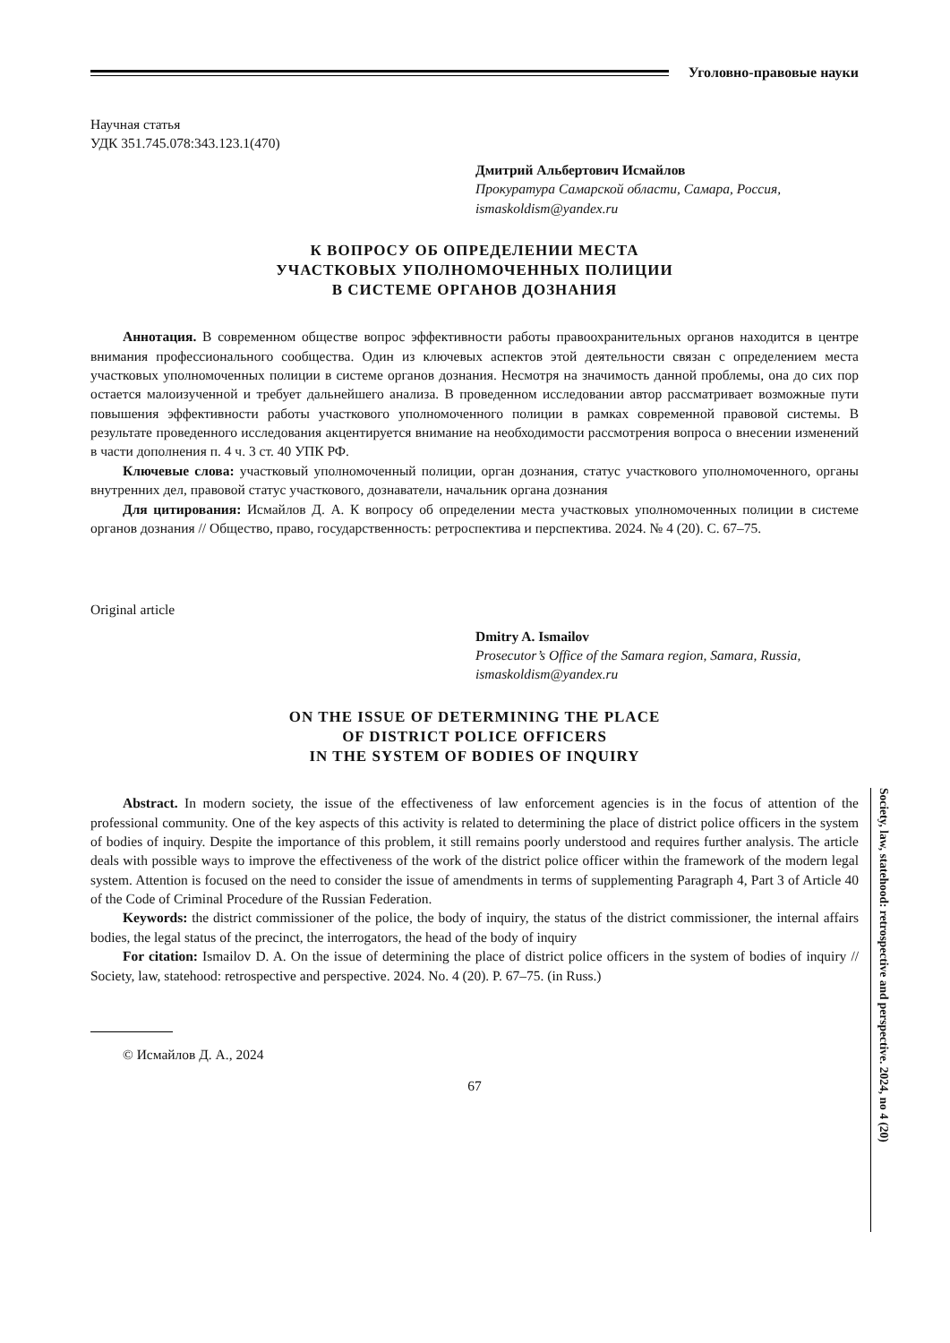Уголовно-правовые науки
Научная статья
УДК 351.745.078:343.123.1(470)
Дмитрий Альбертович Исмайлов
Прокуратура Самарской области, Самара, Россия, ismaskoldism@yandex.ru
К ВОПРОСУ ОБ ОПРЕДЕЛЕНИИ МЕСТА
УЧАСТКОВЫХ УПОЛНОМОЧЕННЫХ ПОЛИЦИИ
В СИСТЕМЕ ОРГАНОВ ДОЗНАНИЯ
Аннотация. В современном обществе вопрос эффективности работы правоохранительных органов находится в центре внимания профессионального сообщества. Один из ключевых аспектов этой деятельности связан с определением места участковых уполномоченных полиции в системе органов дознания. Несмотря на значимость данной проблемы, она до сих пор остается малоизученной и требует дальнейшего анализа. В проведенном исследовании автор рассматривает возможные пути повышения эффективности работы участкового уполномоченного полиции в рамках современной правовой системы. В результате проведенного исследования акцентируется внимание на необходимости рассмотрения вопроса о внесении изменений в части дополнения п. 4 ч. 3 ст. 40 УПК РФ.
Ключевые слова: участковый уполномоченный полиции, орган дознания, статус участкового уполномоченного, органы внутренних дел, правовой статус участкового, дознаватели, начальник органа дознания
Для цитирования: Исмайлов Д. А. К вопросу об определении места участковых уполномоченных полиции в системе органов дознания // Общество, право, государственность: ретроспектива и перспектива. 2024. № 4 (20). С. 67–75.
Original article
Dmitry A. Ismailov
Prosecutor’s Office of the Samara region, Samara, Russia, ismaskoldism@yandex.ru
ON THE ISSUE OF DETERMINING THE PLACE
OF DISTRICT POLICE OFFICERS
IN THE SYSTEM OF BODIES OF INQUIRY
Abstract. In modern society, the issue of the effectiveness of law enforcement agencies is in the focus of attention of the professional community. One of the key aspects of this activity is related to determining the place of district police officers in the system of bodies of inquiry. Despite the importance of this problem, it still remains poorly understood and requires further analysis. The article deals with possible ways to improve the effectiveness of the work of the district police officer within the framework of the modern legal system. Attention is focused on the need to consider the issue of amendments in terms of supplementing Paragraph 4, Part 3 of Article 40 of the Code of Criminal Procedure of the Russian Federation.
Keywords: the district commissioner of the police, the body of inquiry, the status of the district commissioner, the internal affairs bodies, the legal status of the precinct, the interrogators, the head of the body of inquiry
For citation: Ismailov D. A. On the issue of determining the place of district police officers in the system of bodies of inquiry // Society, law, statehood: retrospective and perspective. 2024. No. 4 (20). P. 67–75. (in Russ.)
© Исмайлов Д. А., 2024
67
Society, law, statehood: retrospective and perspective. 2024, no 4 (20)